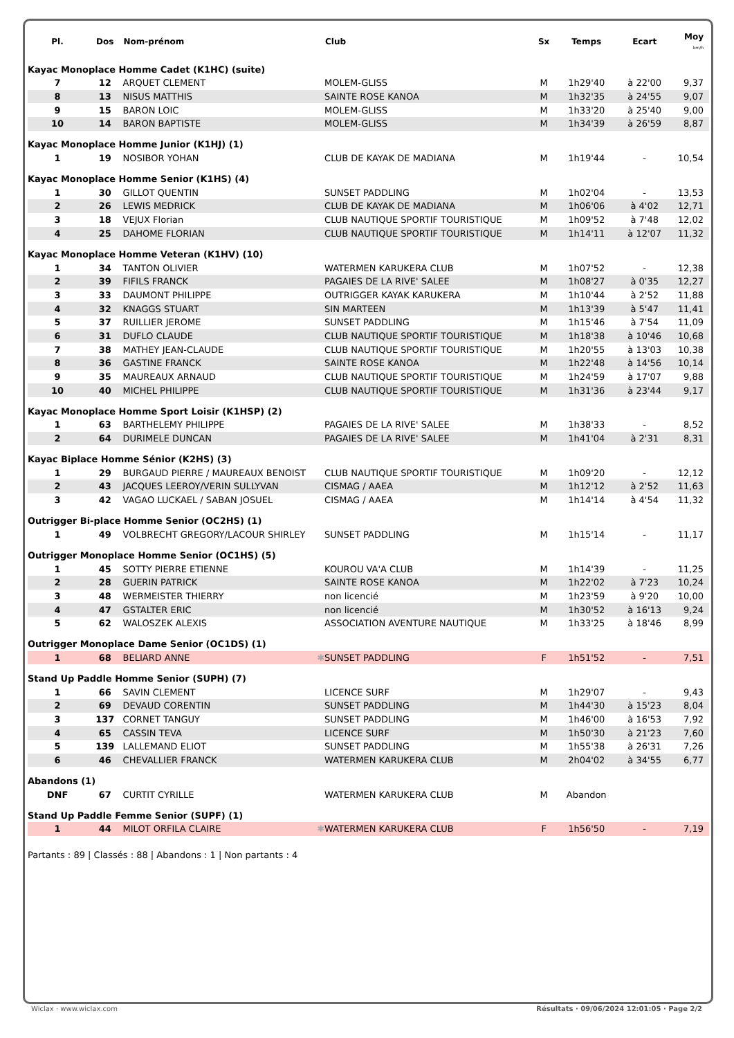| Pl. | Dos | Nom-prénom | Club | Sx | Temps | Ecart | Moy km/h |
| --- | --- | --- | --- | --- | --- | --- | --- |
| Kayac Monoplace Homme Cadet (K1HC) (suite) | | | | | | | |
| 7 | 12 | ARQUET CLEMENT | MOLEM-GLISS | M | 1h29'40 | à 22'00 | 9,37 |
| 8 | 13 | NISUS MATTHIS | SAINTE ROSE KANOA | M | 1h32'35 | à 24'55 | 9,07 |
| 9 | 15 | BARON LOIC | MOLEM-GLISS | M | 1h33'20 | à 25'40 | 9,00 |
| 10 | 14 | BARON BAPTISTE | MOLEM-GLISS | M | 1h34'39 | à 26'59 | 8,87 |
| Kayac Monoplace Homme Junior (K1HJ) (1) | | | | | | | |
| 1 | 19 | NOSIBOR YOHAN | CLUB DE KAYAK DE MADIANA | M | 1h19'44 | - | 10,54 |
| Kayac Monoplace Homme Senior (K1HS) (4) | | | | | | | |
| 1 | 30 | GILLOT QUENTIN | SUNSET PADDLING | M | 1h02'04 | - | 13,53 |
| 2 | 26 | LEWIS MEDRICK | CLUB DE KAYAK DE MADIANA | M | 1h06'06 | à 4'02 | 12,71 |
| 3 | 18 | VEJUX Florian | CLUB NAUTIQUE SPORTIF TOURISTIQUE | M | 1h09'52 | à 7'48 | 12,02 |
| 4 | 25 | DAHOME FLORIAN | CLUB NAUTIQUE SPORTIF TOURISTIQUE | M | 1h14'11 | à 12'07 | 11,32 |
| Kayac Monoplace Homme Veteran (K1HV) (10) | | | | | | | |
| 1 | 34 | TANTON OLIVIER | WATERMEN KARUKERA CLUB | M | 1h07'52 | - | 12,38 |
| 2 | 39 | FIFILS FRANCK | PAGAIES DE LA RIVE' SALEE | M | 1h08'27 | à 0'35 | 12,27 |
| 3 | 33 | DAUMONT PHILIPPE | OUTRIGGER KAYAK KARUKERA | M | 1h10'44 | à 2'52 | 11,88 |
| 4 | 32 | KNAGGS STUART | SIN MARTEEN | M | 1h13'39 | à 5'47 | 11,41 |
| 5 | 37 | RUILLIER JEROME | SUNSET PADDLING | M | 1h15'46 | à 7'54 | 11,09 |
| 6 | 31 | DUFLO CLAUDE | CLUB NAUTIQUE SPORTIF TOURISTIQUE | M | 1h18'38 | à 10'46 | 10,68 |
| 7 | 38 | MATHEY JEAN-CLAUDE | CLUB NAUTIQUE SPORTIF TOURISTIQUE | M | 1h20'55 | à 13'03 | 10,38 |
| 8 | 36 | GASTINE FRANCK | SAINTE ROSE KANOA | M | 1h22'48 | à 14'56 | 10,14 |
| 9 | 35 | MAUREAUX ARNAUD | CLUB NAUTIQUE SPORTIF TOURISTIQUE | M | 1h24'59 | à 17'07 | 9,88 |
| 10 | 40 | MICHEL PHILIPPE | CLUB NAUTIQUE SPORTIF TOURISTIQUE | M | 1h31'36 | à 23'44 | 9,17 |
| Kayac Monoplace Homme Sport Loisir (K1HSP) (2) | | | | | | | |
| 1 | 63 | BARTHELEMY PHILIPPE | PAGAIES DE LA RIVE' SALEE | M | 1h38'33 | - | 8,52 |
| 2 | 64 | DURIMELE DUNCAN | PAGAIES DE LA RIVE' SALEE | M | 1h41'04 | à 2'31 | 8,31 |
| Kayac Biplace Homme Sénior (K2HS) (3) | | | | | | | |
| 1 | 29 | BURGAUD PIERRE / MAUREAUX BENOIST | CLUB NAUTIQUE SPORTIF TOURISTIQUE | M | 1h09'20 | - | 12,12 |
| 2 | 43 | JACQUES LEEROY/VERIN SULLYVAN | CISMAG / AAEA | M | 1h12'12 | à 2'52 | 11,63 |
| 3 | 42 | VAGAO LUCKAEL / SABAN JOSUEL | CISMAG / AAEA | M | 1h14'14 | à 4'54 | 11,32 |
| Outrigger Bi-place Homme Senior (OC2HS) (1) | | | | | | | |
| 1 | 49 | VOLBRECHT GREGORY/LACOUR SHIRLEY | SUNSET PADDLING | M | 1h15'14 | - | 11,17 |
| Outrigger Monoplace Homme Senior (OC1HS) (5) | | | | | | | |
| 1 | 45 | SOTTY PIERRE ETIENNE | KOUROU VA'A CLUB | M | 1h14'39 | - | 11,25 |
| 2 | 28 | GUERIN PATRICK | SAINTE ROSE KANOA | M | 1h22'02 | à 7'23 | 10,24 |
| 3 | 48 | WERMEISTER THIERRY | non licencié | M | 1h23'59 | à 9'20 | 10,00 |
| 4 | 47 | GSTALTER ERIC | non licencié | M | 1h30'52 | à 16'13 | 9,24 |
| 5 | 62 | WALOSZEK ALEXIS | ASSOCIATION AVENTURE NAUTIQUE | M | 1h33'25 | à 18'46 | 8,99 |
| Outrigger Monoplace Dame Senior (OC1DS) (1) | | | | | | | |
| 1 | 68 | BELIARD ANNE ✱ | SUNSET PADDLING | F | 1h51'52 | - | 7,51 |
| Stand Up Paddle Homme Senior (SUPH) (7) | | | | | | | |
| 1 | 66 | SAVIN CLEMENT | LICENCE SURF | M | 1h29'07 | - | 9,43 |
| 2 | 69 | DEVAUD CORENTIN | SUNSET PADDLING | M | 1h44'30 | à 15'23 | 8,04 |
| 3 | 137 | CORNET TANGUY | SUNSET PADDLING | M | 1h46'00 | à 16'53 | 7,92 |
| 4 | 65 | CASSIN TEVA | LICENCE SURF | M | 1h50'30 | à 21'23 | 7,60 |
| 5 | 139 | LALLEMAND ELIOT | SUNSET PADDLING | M | 1h55'38 | à 26'31 | 7,26 |
| 6 | 46 | CHEVALLIER FRANCK | WATERMEN KARUKERA CLUB | M | 2h04'02 | à 34'55 | 6,77 |
| Abandons (1) | | | | | | | |
| DNF | 67 | CURTIT CYRILLE | WATERMEN KARUKERA CLUB | M | Abandon | | |
| Stand Up Paddle Femme Senior (SUPF) (1) | | | | | | | |
| 1 | 44 | MILOT ORFILA CLAIRE ✱ | WATERMEN KARUKERA CLUB | F | 1h56'50 | - | 7,19 |
Partants : 89 | Classés : 88 | Abandons : 1 | Non partants : 4
Wiclax · www.wiclax.com Résultats · 09/06/2024 12:01:05 · Page 2/2